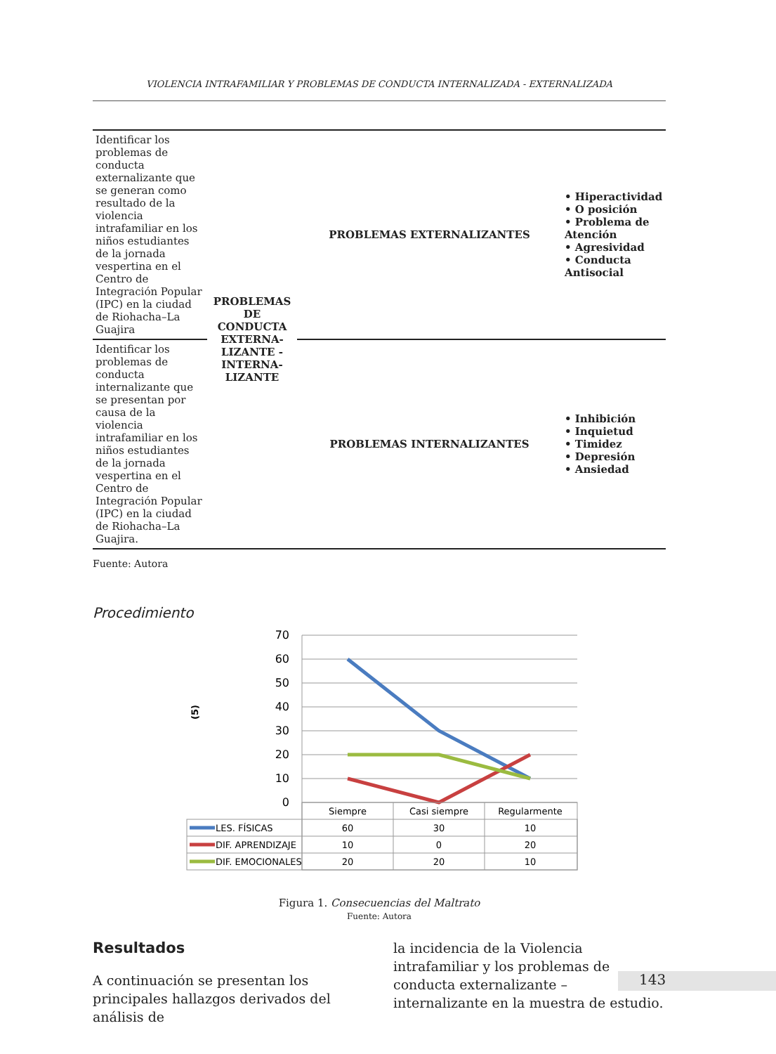VIOLENCIA INTRAFAMILIAR Y PROBLEMAS DE CONDUCTA INTERNALIZADA - EXTERNALIZADA
| Identificar los problemas de conducta externalizante que se generan como resultado de la violencia intrafamiliar en los niños estudiantes de la jornada vespertina en el Centro de Integración Popular (IPC) en la ciudad de Riohacha–La Guajira | PROBLEMAS DE CONDUCTA EXTERNA-LIZANTE - INTERNA-LIZANTE | PROBLEMAS EXTERNALIZANTES | • Hiperactividad • O posición • Problema de Atención • Agresividad • Conducta Antisocial |
| Identificar los problemas de conducta internalizante que se presentan por causa de la violencia intrafamiliar en los niños estudiantes de la jornada vespertina en el Centro de Integración Popular (IPC) en la ciudad de Riohacha–La Guajira. | | PROBLEMAS INTERNALIZANTES | • Inhibición • Inquietud • Timidez • Depresión • Ansiedad |
Fuente: Autora
Procedimiento
(5)
70
60
50
40
30
20
10
0
Siempre
Casi siempre
Regularmente
60
30
10
10
0
20
20
20
10
LES. FÍSICAS
DIF. APRENDIZAJE
DIF. EMOCIONALES
Figura 1. Consecuencias del Maltrato
Fuente: Autora
Resultados
A continuación se presentan los principales hallazgos derivados del análisis de
la incidencia de la Violencia intrafamiliar y los problemas de conducta externalizante – internalizante en la muestra de estudio.
143